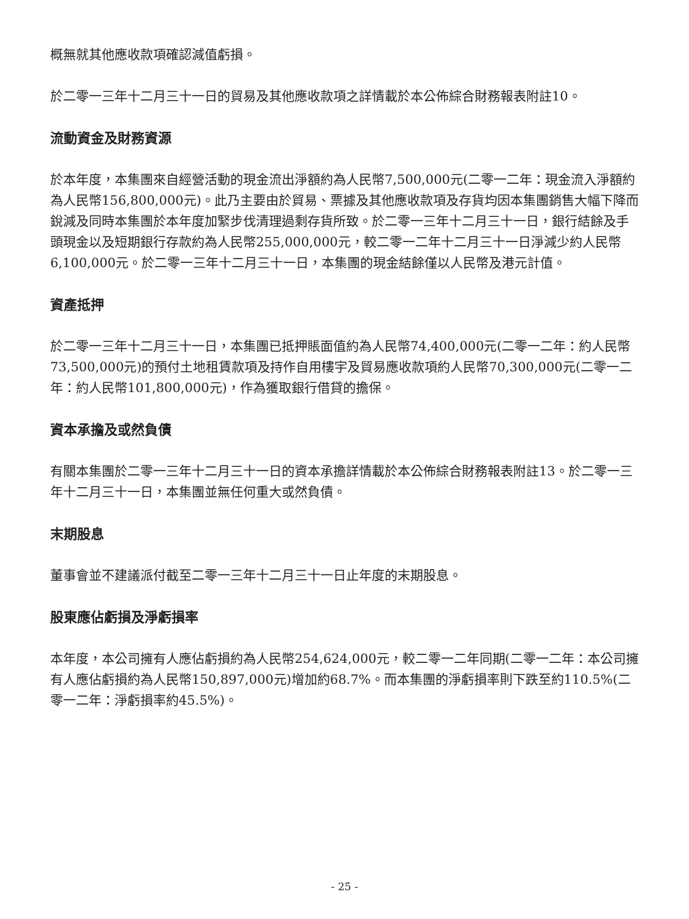概無就其他應收款項確認減值虧損。
於二零一三年十二月三十一日的貿易及其他應收款項之詳情載於本公佈綜合財務報表附註10。
流動資金及財務資源
於本年度，本集團來自經營活動的現金流出淨額約為人民幣7,500,000元(二零一二年：現金流入淨額約為人民幣156,800,000元)。此乃主要由於貿易、票據及其他應收款項及存貨均因本集團銷售大幅下降而銳減及同時本集團於本年度加緊步伐清理過剩存貨所致。於二零一三年十二月三十一日，銀行結餘及手頭現金以及短期銀行存款約為人民幣255,000,000元，較二零一二年十二月三十一日淨減少約人民幣6,100,000元。於二零一三年十二月三十一日，本集團的現金結餘僅以人民幣及港元計值。
資產抵押
於二零一三年十二月三十一日，本集團已抵押賬面值約為人民幣74,400,000元(二零一二年：約人民幣73,500,000元)的預付土地租賃款項及持作自用樓宇及貿易應收款項約人民幣70,300,000元(二零一二年：約人民幣101,800,000元)，作為獲取銀行借貸的擔保。
資本承擔及或然負債
有關本集團於二零一三年十二月三十一日的資本承擔詳情載於本公佈綜合財務報表附註13。於二零一三年十二月三十一日，本集團並無任何重大或然負債。
末期股息
董事會並不建議派付截至二零一三年十二月三十一日止年度的末期股息。
股東應佔虧損及淨虧損率
本年度，本公司擁有人應佔虧損約為人民幣254,624,000元，較二零一二年同期(二零一二年：本公司擁有人應佔虧損約為人民幣150,897,000元)增加約68.7%。而本集團的淨虧損率則下跌至約110.5%(二零一二年：淨虧損率約45.5%)。
- 25 -